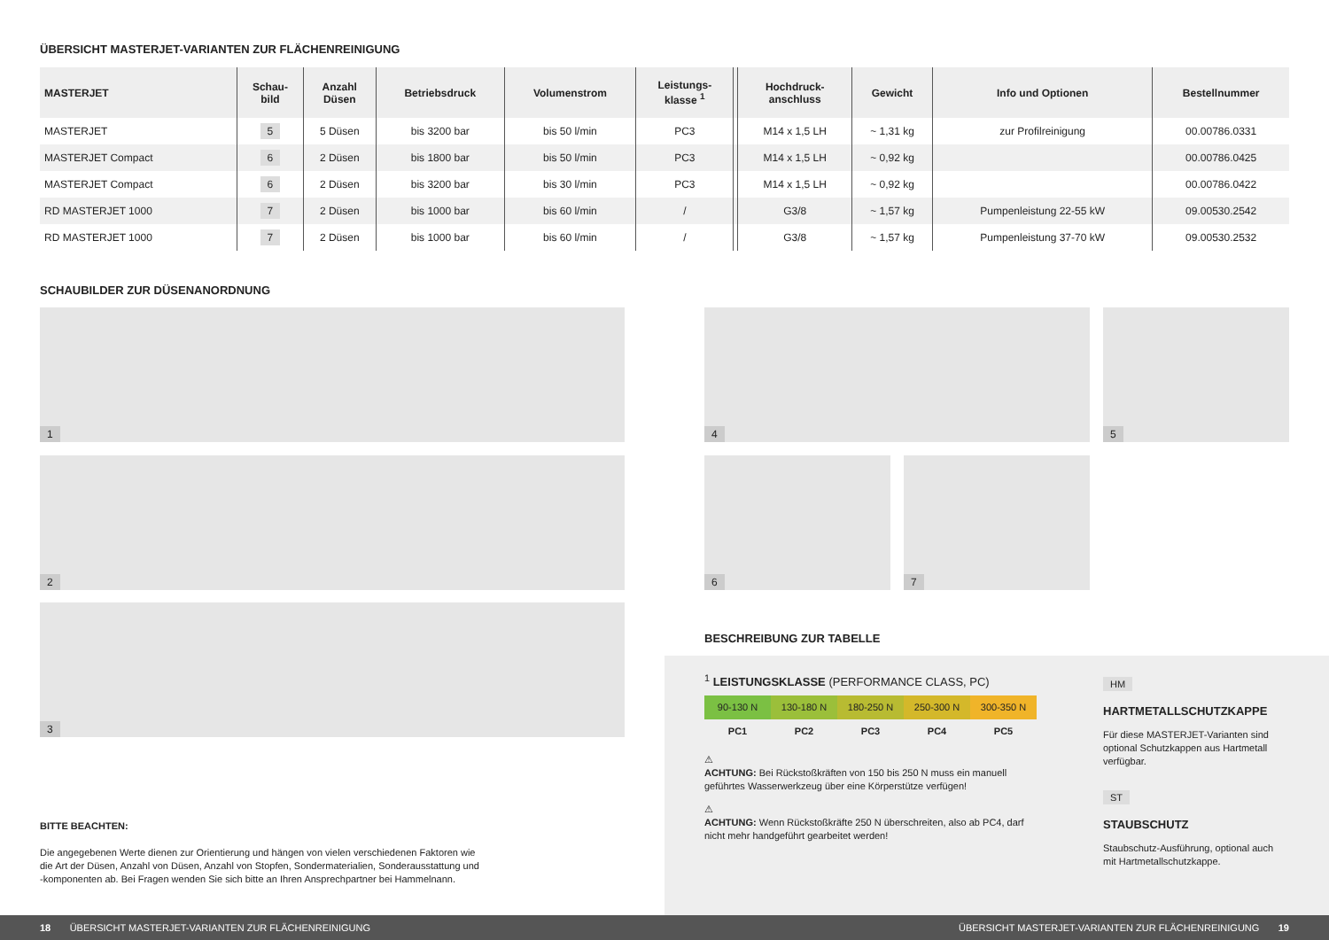ÜBERSICHT MASTERJET-VARIANTEN ZUR FLÄCHENREINIGUNG
| MASTERJET | Schau- bild | Anzahl Düsen | Betriebsdruck | Volumenstrom | Leistungs- klasse <sup>1</sup> | | Hochdruck- anschluss | Gewicht | Info und Optionen | Bestellnummer |
| --- | --- | --- | --- | --- | --- | --- | --- | --- | --- | --- |
| MASTERJET | 5 | 5 Düsen | bis 3200 bar | bis 50 l/min | PC3 | | M14 x 1,5 LH | ~ 1,31 kg | zur Profilreinigung | 00.00786.0331 |
| MASTERJET Compact | 6 | 2 Düsen | bis 1800 bar | bis 50 l/min | PC3 | | M14 x 1,5 LH | ~ 0,92 kg | | 00.00786.0425 |
| MASTERJET Compact | 6 | 2 Düsen | bis 3200 bar | bis 30 l/min | PC3 | | M14 x 1,5 LH | ~ 0,92 kg | | 00.00786.0422 |
| RD MASTERJET 1000 | 7 | 2 Düsen | bis 1000 bar | bis 60 l/min | / | | G3/8 | ~ 1,57 kg | Pumpenleistung 22-55 kW | 09.00530.2542 |
| RD MASTERJET 1000 | 7 | 2 Düsen | bis 1000 bar | bis 60 l/min | / | | G3/8 | ~ 1,57 kg | Pumpenleistung 37-70 kW | 09.00530.2532 |
SCHAUBILDER ZUR DÜSENANORDNUNG
1
2
3
4 5
6 7
BITTE BEACHTEN:
Die angegebenen Werte dienen zur Orientierung und hängen von vielen verschiedenen Faktoren wie die Art der Düsen, Anzahl von Düsen, Anzahl von Stopfen, Sondermaterialien, Sonderausstattung und -komponenten ab. Bei Fragen wenden Sie sich bitte an Ihren Ansprechpartner bei Hammelnann.
BESCHREIBUNG ZUR TABELLE
<sup>1</sup> LEISTUNGSKLASSE (PERFORMANCE CLASS, PC)
90-130 N 130-180 N 180-250 N 250-300 N 300-350 N
PC1 PC2 PC3 PC4 PC5
⚠
ACHTUNG: Bei Rückstoßkräften von 150 bis 250 N muss ein manuell geführtes Wasserwerkzeug über eine Körperstütze verfügen!
⚠
ACHTUNG: Wenn Rückstoßkräfte 250 N überschreiten, also ab PC4, darf nicht mehr handgeführt gearbeitet werden!
HM
HARTMETALLSCHUTZKAPPE
Für diese MASTERJET-Varianten sind optional Schutzkappen aus Hartmetall verfügbar.
ST
STAUBSCHUTZ
Staubschutz-Ausführung, optional auch mit Hartmetallschutzkappe.
18 ÜBERSICHT MASTERJET-VARIANTEN ZUR FLÄCHENREINIGUNG ÜBERSICHT MASTERJET-VARIANTEN ZUR FLÄCHENREINIGUNG 19